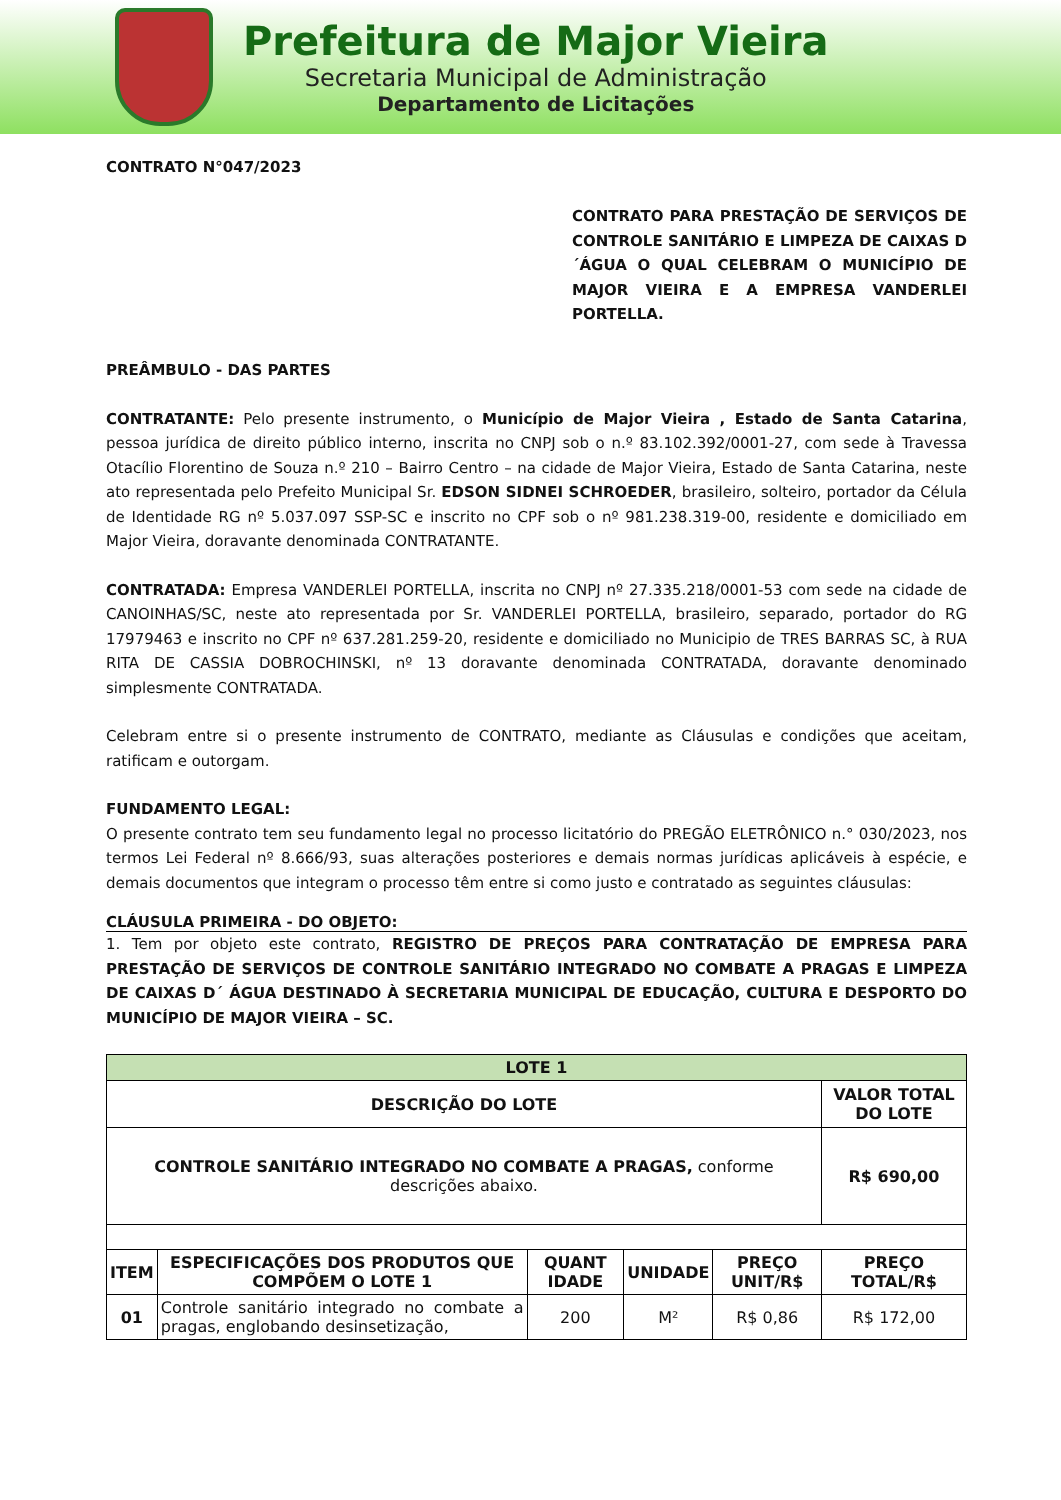Prefeitura de Major Vieira
Secretaria Municipal de Administração
Departamento de Licitações
CONTRATO N°047/2023
CONTRATO PARA PRESTAÇÃO DE SERVIÇOS DE CONTROLE SANITÁRIO E LIMPEZA DE CAIXAS D´ÁGUA O QUAL CELEBRAM O MUNICÍPIO DE MAJOR VIEIRA E A EMPRESA VANDERLEI PORTELLA.
PREÂMBULO - DAS PARTES
CONTRATANTE: Pelo presente instrumento, o Município de Major Vieira , Estado de Santa Catarina, pessoa jurídica de direito público interno, inscrita no CNPJ sob o n.º 83.102.392/0001-27, com sede à Travessa Otacílio Florentino de Souza n.º 210 – Bairro Centro – na cidade de Major Vieira, Estado de Santa Catarina, neste ato representada pelo Prefeito Municipal Sr. EDSON SIDNEI SCHROEDER, brasileiro, solteiro, portador da Célula de Identidade RG nº 5.037.097 SSP-SC e inscrito no CPF sob o nº 981.238.319-00, residente e domiciliado em Major Vieira, doravante denominada CONTRATANTE.
CONTRATADA: Empresa VANDERLEI PORTELLA, inscrita no CNPJ nº 27.335.218/0001-53 com sede na cidade de CANOINHAS/SC, neste ato representada por Sr. VANDERLEI PORTELLA, brasileiro, separado, portador do RG 17979463 e inscrito no CPF nº 637.281.259-20, residente e domiciliado no Municipio de TRES BARRAS SC, à RUA RITA DE CASSIA DOBROCHINSKI, nº 13 doravante denominada CONTRATADA, doravante denominado simplesmente CONTRATADA.
Celebram entre si o presente instrumento de CONTRATO, mediante as Cláusulas e condições que aceitam, ratificam e outorgam.
FUNDAMENTO LEGAL:
O presente contrato tem seu fundamento legal no processo licitatório do PREGÃO ELETRÔNICO n.° 030/2023, nos termos Lei Federal nº 8.666/93, suas alterações posteriores e demais normas jurídicas aplicáveis à espécie, e demais documentos que integram o processo têm entre si como justo e contratado as seguintes cláusulas:
CLÁUSULA PRIMEIRA - DO OBJETO:
1. Tem por objeto este contrato, REGISTRO DE PREÇOS PARA CONTRATAÇÃO DE EMPRESA PARA PRESTAÇÃO DE SERVIÇOS DE CONTROLE SANITÁRIO INTEGRADO NO COMBATE A PRAGAS E LIMPEZA DE CAIXAS D´ ÁGUA DESTINADO À SECRETARIA MUNICIPAL DE EDUCAÇÃO, CULTURA E DESPORTO DO MUNICÍPIO DE MAJOR VIEIRA – SC.
| LOTE 1 | | | | | |
| --- | --- | --- | --- | --- | --- |
| DESCRIÇÃO DO LOTE | | | | | VALOR TOTAL DO LOTE |
| CONTROLE SANITÁRIO INTEGRADO NO COMBATE A PRAGAS, conforme descrições abaixo. | | | | | R$ 690,00 |
| ITEM | ESPECIFICAÇÕES DOS PRODUTOS QUE COMPÕEM O LOTE 1 | QUANT IDADE | UNIDADE | PREÇO UNIT/R$ | PREÇO TOTAL/R$ |
| 01 | Controle sanitário integrado no combate a pragas, englobando desinsetização, | 200 | M² | R$ 0,86 | R$ 172,00 |